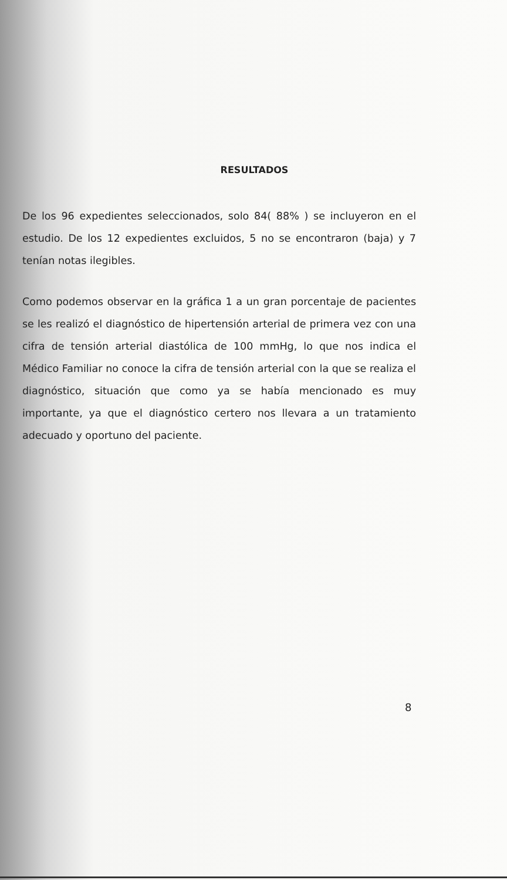RESULTADOS
De los 96 expedientes seleccionados, solo 84( 88% ) se incluyeron en el estudio. De los 12 expedientes excluidos, 5 no se encontraron (baja) y 7 tenían notas ilegibles.
Como podemos observar en la gráfica 1 a un gran porcentaje de pacientes se les realizó el diagnóstico de hipertensión arterial de primera vez con una cifra de tensión arterial diastólica de 100 mmHg, lo que nos indica el Médico Familiar no conoce la cifra de tensión arterial con la que se realiza el diagnóstico, situación que como ya se había mencionado es muy importante, ya que el diagnóstico certero nos llevara a un tratamiento adecuado y oportuno del paciente.
8